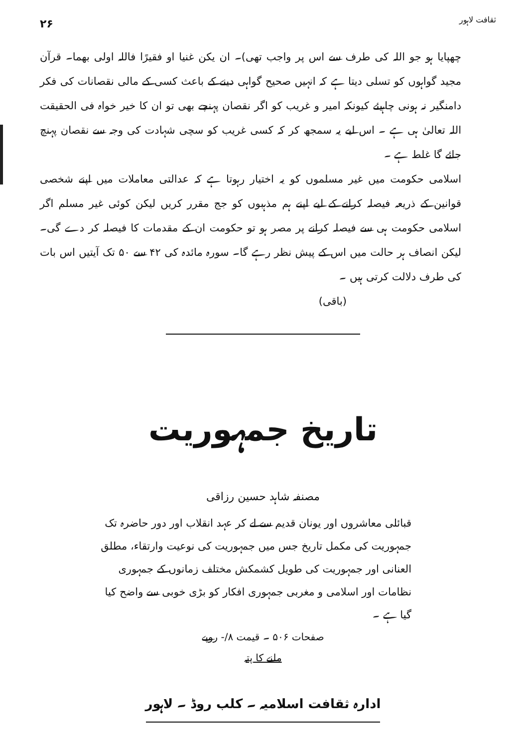ثقافت لاہور ۲۶
چھپایا ہو جو اللہ کی طرف سے اس پر واجب تھی)۔ ان یکن غنیا او فقیرًا فاللہ اولی بھما۔ قرآن مجید گواہوں کو تسلی دیتا ہے کہ انہیں صحیح گواہی دینے کے باعث کسی کے مالی نقصانات کی فکر دامنگیر نہ ہونی چاہیئے کیونکہ امیر و غریب کو اگر نقصان پہنچے بھی تو ان کا خیر خواہ فی الحقیقت اللہ تعالیٰ ہی ہے ۔ اس لیے یہ سمجھ کر کہ کسی غریب کو سچی شہادت کی وجہ سے نقصان پہنچ جائے گا غلط ہے ۔
اسلامی حکومت میں غیر مسلموں کو یہ اختیار رہوتا ہے کہ عدالتی معاملات میں اپنے شخصی قوانین کے ذریعہ فیصلہ کرانے کے لیے اپنے ہم مذہبوں کو جج مقرر کریں لیکن کوئی غیر مسلم اگر اسلامی حکومت ہی سے فیصلہ کرانے پر مصر ہو تو حکومت ان کے مقدمات کا فیصلہ کر دے گی۔ لیکن انصاف ہر حالت میں اس کے پیش نظر رہے گا۔ سورہ مائدہ کی ۴۲ سے ۵۰ تک آیتیں اس بات کی طرف دلالت کرتی ہیں ۔
(باقی)
تاریخ جمہوریت
مصنفہ شاہد حسین رزاقی
قبائلی معاشروں اور یونان قدیم سے لے کر عہد انقلاب اور دور حاضرہ تک جمہوریت کی مکمل تاریخ جس میں جمہوریت کی نوعیت وارتقاء، مطلق العنانی اور جمہوریت کی طویل کشمکش مختلف زمانوں کے جمہوری نظامات اور اسلامی و مغربی جمہوری افکار کو بڑی خوبی سے واضح کیا گیا ہے ۔
صفحات ۵۰۶ ۔ قیمت ۸/- روپے
ملنے کا پتہ
ادارہ ثقافت اسلامیہ ۔ کلب روڈ ۔ لاہور